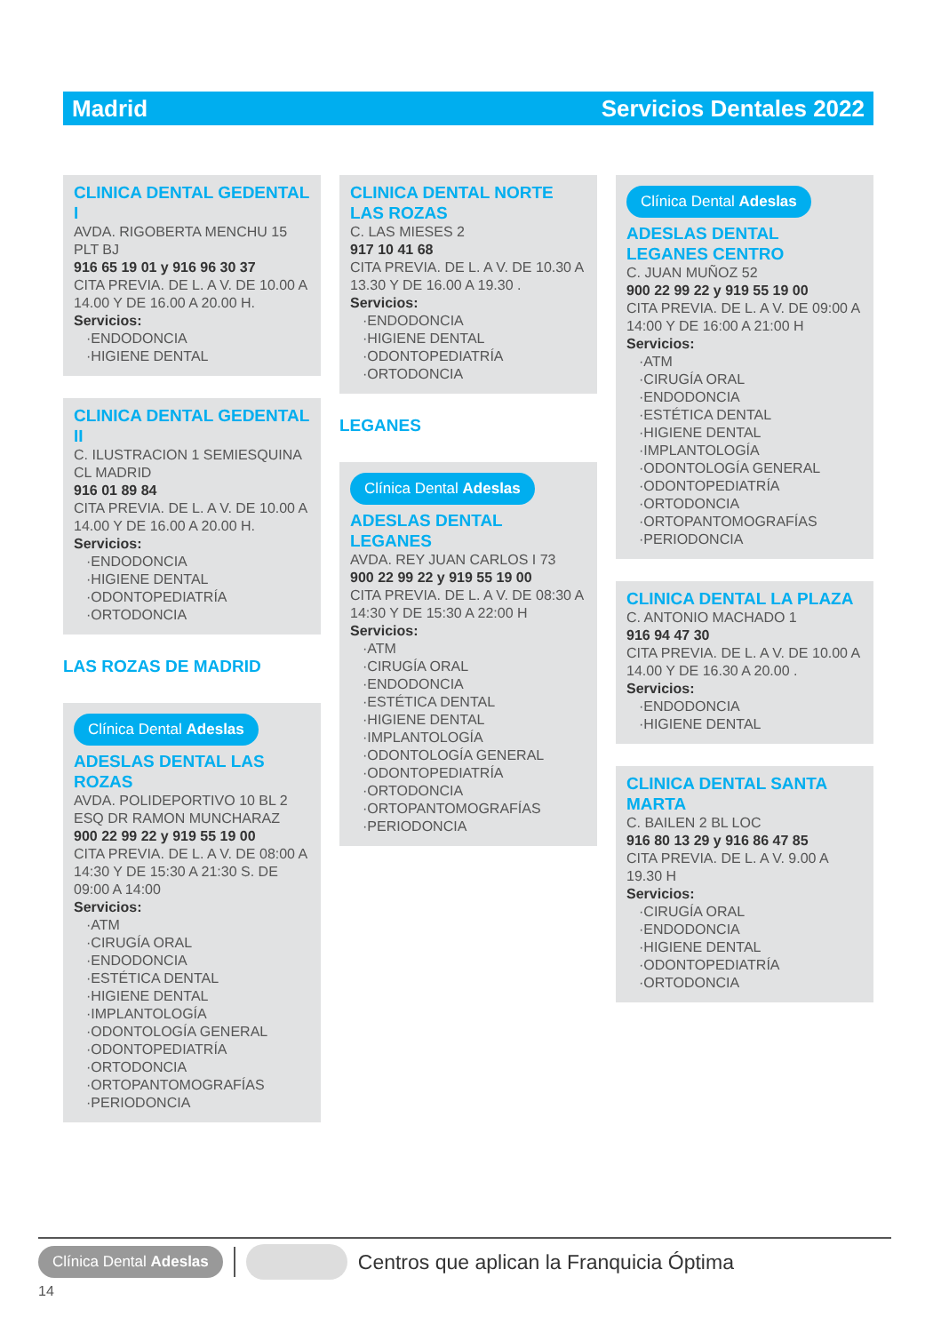Madrid Servicios Dentales 2022
CLINICA DENTAL GEDENTAL I
AVDA. RIGOBERTA MENCHU 15 PLT BJ
916 65 19 01 y 916 96 30 37
CITA PREVIA. DE L. A V. DE 10.00 A 14.00 Y DE 16.00 A 20.00 H.
Servicios:
·ENDODONCIA
·HIGIENE DENTAL
CLINICA DENTAL GEDENTAL II
C. ILUSTRACION 1 SEMIESQUINA CL MADRID
916 01 89 84
CITA PREVIA. DE L. A V. DE 10.00 A 14.00 Y DE 16.00 A 20.00 H.
Servicios:
·ENDODONCIA
·HIGIENE DENTAL
·ODONTOPEDIATRÍA
·ORTODONCIA
LAS ROZAS DE MADRID
Clínica Dental Adeslas
ADESLAS DENTAL LAS ROZAS
AVDA. POLIDEPORTIVO 10 BL 2 ESQ DR RAMON MUNCHARAZ
900 22 99 22 y 919 55 19 00
CITA PREVIA. DE L. A V. DE 08:00 A 14:30 Y DE 15:30 A 21:30 S. DE 09:00 A 14:00
Servicios:
·ATM
·CIRUGÍA ORAL
·ENDODONCIA
·ESTÉTICA DENTAL
·HIGIENE DENTAL
·IMPLANTOLOGÍA
·ODONTOLOGÍA GENERAL
·ODONTOPEDIATRÍA
·ORTODONCIA
·ORTOPANTOMOGRAFÍAS
·PERIODONCIA
CLINICA DENTAL NORTE LAS ROZAS
C. LAS MIESES 2
917 10 41 68
CITA PREVIA. DE L. A V. DE 10.30 A 13.30 Y DE 16.00 A 19.30 .
Servicios:
·ENDODONCIA
·HIGIENE DENTAL
·ODONTOPEDIATRÍA
·ORTODONCIA
LEGANES
Clínica Dental Adeslas
ADESLAS DENTAL LEGANES
AVDA. REY JUAN CARLOS I 73
900 22 99 22 y 919 55 19 00
CITA PREVIA. DE L. A V. DE 08:30 A 14:30 Y DE 15:30 A 22:00 H
Servicios:
·ATM
·CIRUGÍA ORAL
·ENDODONCIA
·ESTÉTICA DENTAL
·HIGIENE DENTAL
·IMPLANTOLOGÍA
·ODONTOLOGÍA GENERAL
·ODONTOPEDIATRÍA
·ORTODONCIA
·ORTOPANTOMOGRAFÍAS
·PERIODONCIA
Clínica Dental Adeslas
ADESLAS DENTAL LEGANES CENTRO
C. JUAN MUÑOZ 52
900 22 99 22 y 919 55 19 00
CITA PREVIA. DE L. A V. DE 09:00 A 14:00 Y DE 16:00 A 21:00 H
Servicios:
·ATM
·CIRUGÍA ORAL
·ENDODONCIA
·ESTÉTICA DENTAL
·HIGIENE DENTAL
·IMPLANTOLOGÍA
·ODONTOLOGÍA GENERAL
·ODONTOPEDIATRÍA
·ORTODONCIA
·ORTOPANTOMOGRAFÍAS
·PERIODONCIA
CLINICA DENTAL LA PLAZA
C. ANTONIO MACHADO 1
916 94 47 30
CITA PREVIA. DE L. A V. DE 10.00 A 14.00 Y DE 16.30 A 20.00 .
Servicios:
·ENDODONCIA
·HIGIENE DENTAL
CLINICA DENTAL SANTA MARTA
C. BAILEN 2 BL LOC
916 80 13 29 y 916 86 47 85
CITA PREVIA. DE L. A V. 9.00 A 19.30 H
Servicios:
·CIRUGÍA ORAL
·ENDODONCIA
·HIGIENE DENTAL
·ODONTOPEDIATRÍA
·ORTODONCIA
Clínica Dental Adeslas Centros que aplican la Franquicia Óptima
14